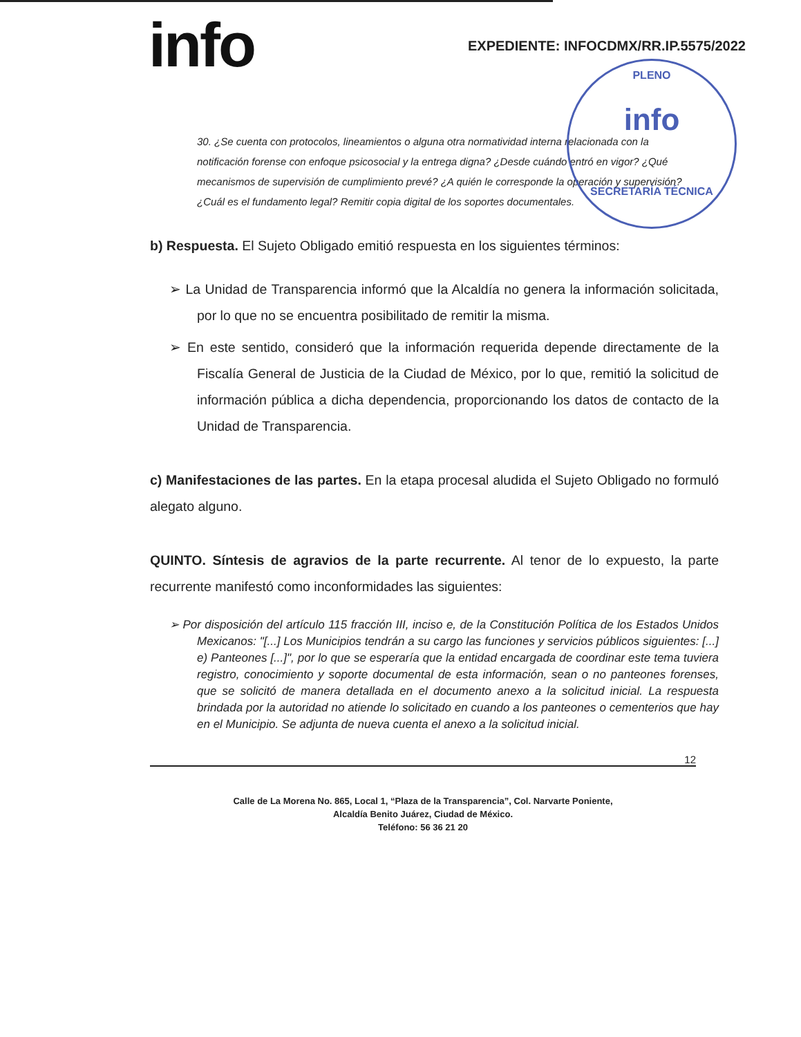info
EXPEDIENTE: INFOCDMX/RR.IP.5575/2022
PLENO
info
SECRETARÍA TÉCNICA
30. ¿Se cuenta con protocolos, lineamientos o alguna otra normatividad interna relacionada con la notificación forense con enfoque psicosocial y la entrega digna? ¿Desde cuándo entró en vigor? ¿Qué mecanismos de supervisión de cumplimiento prevé? ¿A quién le corresponde la operación y supervisión? ¿Cuál es el fundamento legal? Remitir copia digital de los soportes documentales.
b) Respuesta. El Sujeto Obligado emitió respuesta en los siguientes términos:
➢ La Unidad de Transparencia informó que la Alcaldía no genera la información solicitada, por lo que no se encuentra posibilitado de remitir la misma.
➢ En este sentido, consideró que la información requerida depende directamente de la Fiscalía General de Justicia de la Ciudad de México, por lo que, remitió la solicitud de información pública a dicha dependencia, proporcionando los datos de contacto de la Unidad de Transparencia.
c) Manifestaciones de las partes. En la etapa procesal aludida el Sujeto Obligado no formuló alegato alguno.
QUINTO. Síntesis de agravios de la parte recurrente. Al tenor de lo expuesto, la parte recurrente manifestó como inconformidades las siguientes:
➢ Por disposición del artículo 115 fracción III, inciso e, de la Constitución Política de los Estados Unidos Mexicanos: "[...] Los Municipios tendrán a su cargo las funciones y servicios públicos siguientes: [...] e) Panteones [...]", por lo que se esperaría que la entidad encargada de coordinar este tema tuviera registro, conocimiento y soporte documental de esta información, sean o no panteones forenses, que se solicitó de manera detallada en el documento anexo a la solicitud inicial. La respuesta brindada por la autoridad no atiende lo solicitado en cuando a los panteones o cementerios que hay en el Municipio. Se adjunta de nueva cuenta el anexo a la solicitud inicial.
12
Calle de La Morena No. 865, Local 1, “Plaza de la Transparencia”, Col. Narvarte Poniente,
Alcaldía Benito Juárez, Ciudad de México.
Teléfono: 56 36 21 20